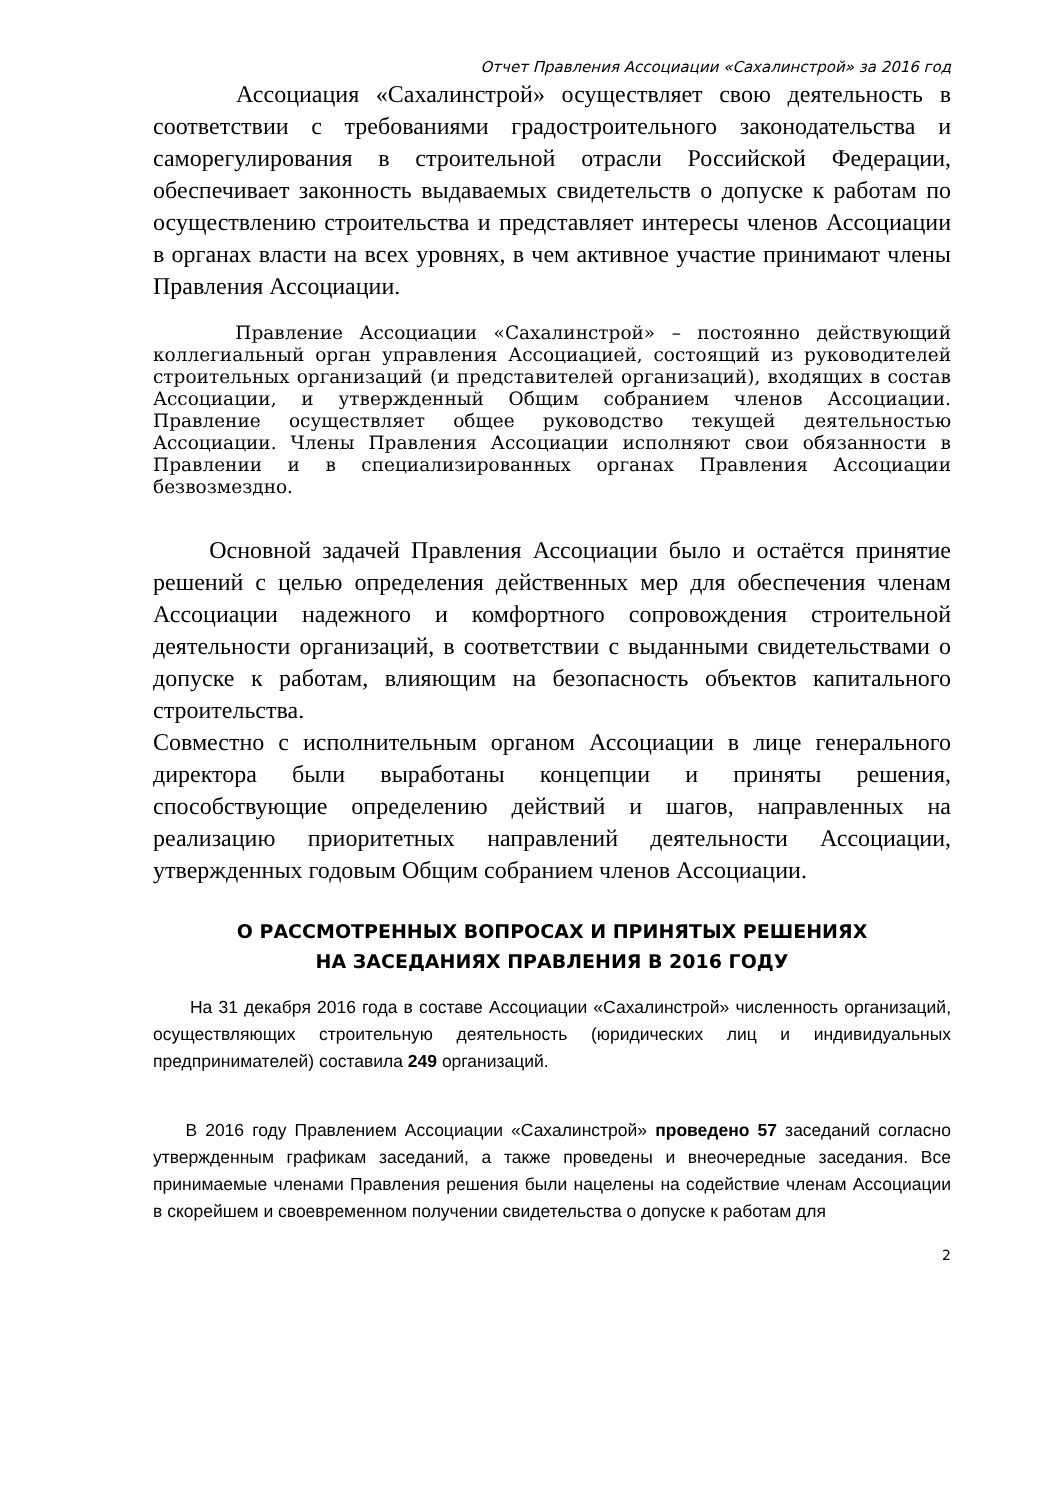Отчет Правления Ассоциации «Сахалинстрой» за 2016 год
Ассоциация «Сахалинстрой» осуществляет свою деятельность в соответствии с требованиями градостроительного законодательства и саморегулирования в строительной отрасли Российской Федерации, обеспечивает законность выдаваемых свидетельств о допуске к работам по осуществлению строительства и представляет интересы членов Ассоциации в органах власти на всех уровнях, в чем активное участие принимают члены Правления Ассоциации.
Правление Ассоциации «Сахалинстрой» – постоянно действующий коллегиальный орган управления Ассоциацией, состоящий из руководителей строительных организаций (и представителей организаций), входящих в состав Ассоциации, и утвержденный Общим собранием членов Ассоциации. Правление осуществляет общее руководство текущей деятельностью Ассоциации. Члены Правления Ассоциации исполняют свои обязанности в Правлении и в специализированных органах Правления Ассоциации безвозмездно.
Основной задачей Правления Ассоциации было и остаётся принятие решений с целью определения действенных мер для обеспечения членам Ассоциации надежного и комфортного сопровождения строительной деятельности организаций, в соответствии с выданными свидетельствами о допуске к работам, влияющим на безопасность объектов капитального строительства.
Совместно с исполнительным органом Ассоциации в лице генерального директора были выработаны концепции и приняты решения, способствующие определению действий и шагов, направленных на реализацию приоритетных направлений деятельности Ассоциации, утвержденных годовым Общим собранием членов Ассоциации.
О РАССМОТРЕННЫХ ВОПРОСАХ И ПРИНЯТЫХ РЕШЕНИЯХ
НА ЗАСЕДАНИЯХ ПРАВЛЕНИЯ В 2016 ГОДУ
На 31 декабря 2016 года в составе Ассоциации «Сахалинстрой» численность организаций, осуществляющих строительную деятельность (юридических лиц и индивидуальных предпринимателей) составила 249 организаций.
В 2016 году Правлением Ассоциации «Сахалинстрой» проведено 57 заседаний согласно утвержденным графикам заседаний, а также проведены и внеочередные заседания. Все принимаемые членами Правления решения были нацелены на содействие членам Ассоциации в скорейшем и своевременном получении свидетельства о допуске к работам для
2